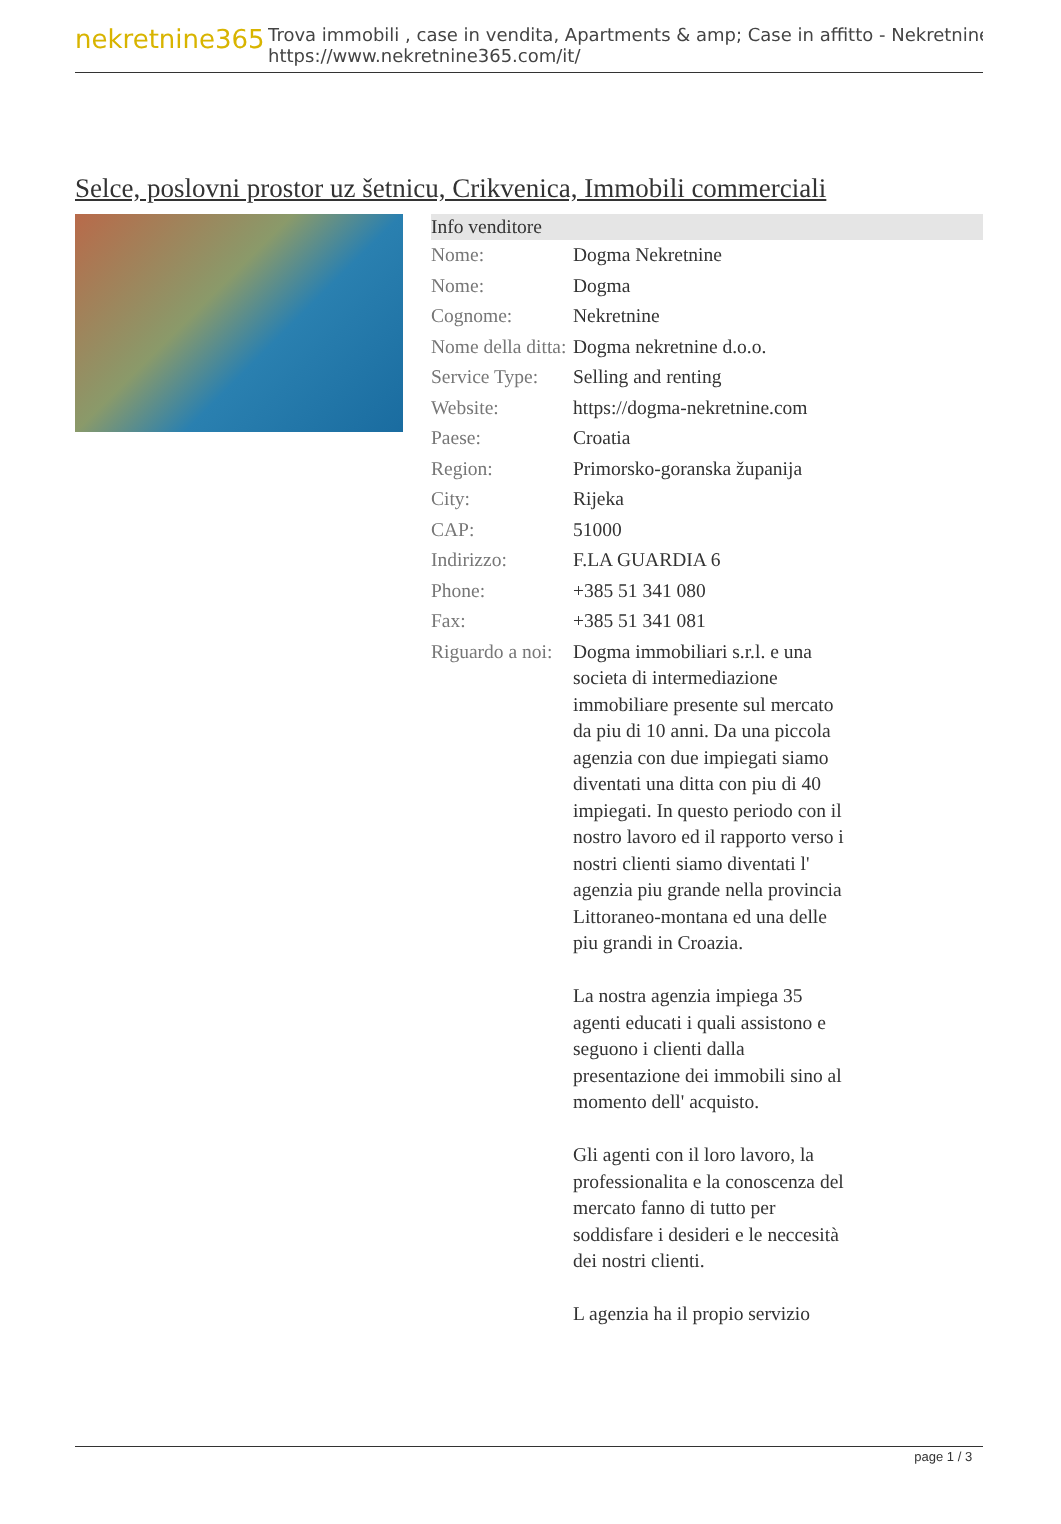nekretnine365
Trova immobili , case in vendita, Apartments & amp; Case in affitto - Nekretnine
https://www.nekretnine365.com/it/
Selce, poslovni prostor uz šetnicu, Crikvenica, Immobili commerciali
| Info venditore | |
| --- | --- |
| Nome: | Dogma Nekretnine |
| Nome: | Dogma |
| Cognome: | Nekretnine |
| Nome della ditta: | Dogma nekretnine d.o.o. |
| Service Type: | Selling and renting |
| Website: | https://dogma-nekretnine.com |
| Paese: | Croatia |
| Region: | Primorsko-goranska županija |
| City: | Rijeka |
| CAP: | 51000 |
| Indirizzo: | F.LA GUARDIA 6 |
| Phone: | +385 51 341 080 |
| Fax: | +385 51 341 081 |
| Riguardo a noi: | Dogma immobiliari s.r.l. e una societa di intermediazione immobiliare presente sul mercato da piu di 10 anni. Da una piccola agenzia con due impiegati siamo diventati una ditta con piu di 40 impiegati. In questo periodo con il nostro lavoro ed il rapporto verso i nostri clienti siamo diventati l' agenzia piu grande nella provincia Littoraneo-montana ed una delle piu grandi in Croazia. La nostra agenzia impiega 35 agenti educati i quali assistono e seguono i clienti dalla presentazione dei immobili sino al momento dell' acquisto. Gli agenti con il loro lavoro, la professionalita e la conoscenza del mercato fanno di tutto per soddisfare i desideri e le neccesità dei nostri clienti. L agenzia ha il propio servizio |
page 1 / 3